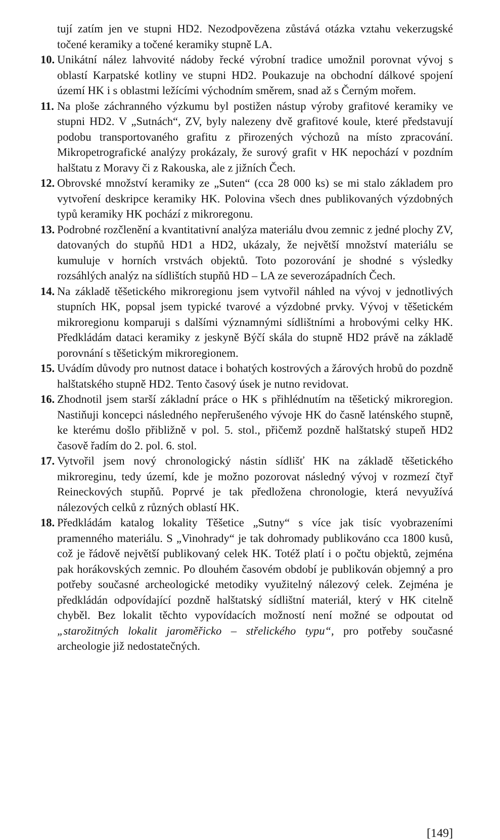tují zatím jen ve stupni HD2. Nezodpovězena zůstává otázka vztahu vekerzugské točené keramiky a točené keramiky stupně LA.
10. Unikátní nález lahvovité nádoby řecké výrobní tradice umožnil porovnat vývoj s oblastí Karpatské kotliny ve stupni HD2. Poukazuje na obchodní dálkové spojení území HK i s oblastmi ležícími východním směrem, snad až s Černým mořem.
11. Na ploše záchranného výzkumu byl postižen nástup výroby grafitové keramiky ve stupni HD2. V „Sutnách“, ZV, byly nalezeny dvě grafitové koule, které představují podobu transportovaného grafitu z přirozených výchozů na místo zpracování. Mikropetrografické analýzy prokázaly, že surový grafit v HK nepochází v pozdním halštatu z Moravy či z Rakouska, ale z jižních Čech.
12. Obrovské množství keramiky ze „Suten“ (cca 28 000 ks) se mi stalo základem pro vytvoření deskripce keramiky HK. Polovina všech dnes publikovaných výzdobných typů keramiky HK pochází z mikroregonu.
13. Podrobné rozčlenění a kvantitativní analýza materiálu dvou zemnic z jedné plochy ZV, datovaných do stupňů HD1 a HD2, ukázaly, že největší množství materiálu se kumuluje v horních vrstvách objektů. Toto pozorování je shodné s výsledky rozsáhlých analýz na sídlištích stupňů HD – LA ze severozápadních Čech.
14. Na základě těšetického mikroregionu jsem vytvořil náhled na vývoj v jednotlivých stupních HK, popsal jsem typické tvarové a výzdobné prvky. Vývoj v těšetickém mikroregionu komparuji s dalšími významnými sídlištními a hrobovými celky HK. Předkládám dataci keramiky z jeskyně Býčí skála do stupně HD2 právě na základě porovnání s těšetickým mikroregionem.
15. Uvádím důvody pro nutnost datace i bohatých kostrových a žárových hrobů do pozdně halštatského stupně HD2. Tento časový úsek je nutno revidovat.
16. Zhodnotil jsem starší základní práce o HK s přihlédnutím na těšetický mikroregion. Nastiňuji koncepci následného nepřerušeného vývoje HK do časně laténského stupně, ke kterému došlo přibližně v pol. 5. stol., přičemž pozdně halštatský stupeň HD2 časově řadím do 2. pol. 6. stol.
17. Vytvořil jsem nový chronologický nástin sídlišť HK na základě těšetického mikroreginu, tedy území, kde je možno pozorovat následný vývoj v rozmezí čtyř Reineckových stupňů. Poprvé je tak předložena chronologie, která nevyužívá nálezových celků z různých oblastí HK.
18. Předkládám katalog lokality Těšetice „Sutny“ s více jak tisíc vyobrazeními pramenného materiálu. S „Vinohrady“ je tak dohromady publikováno cca 1800 kusů, což je řádově největší publikovaný celek HK. Totéž platí i o počtu objektů, zejména pak horákovských zemnic. Po dlouhém časovém období je publikován objemný a pro potřeby současné archeologické metodiky využitelný nálezový celek. Zejména je předkládán odpovídající pozdně halštatský sídlištní materiál, který v HK citelně chyběl. Bez lokalit těchto vypovídacích možností není možné se odpoutat od „starožitných lokalit jaroměřicko – střelického typu“, pro potřeby současné archeologie již nedostatečných.
[149]